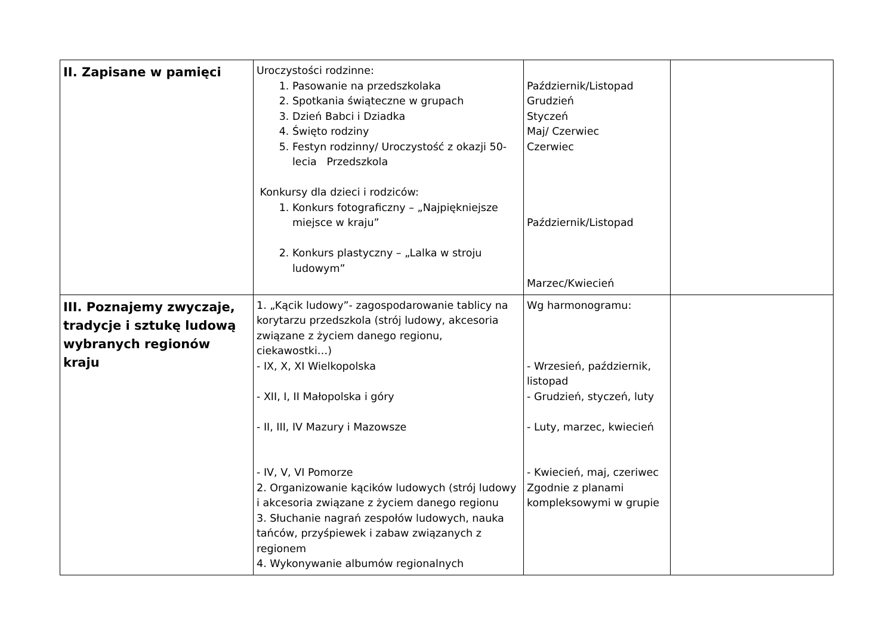| II. Zapisane w pamięci | Uroczystości rodzinne: 1. Pasowanie na przedszkolaka 2. Spotkania świąteczne w grupach 3. Dzień Babci i Dziadka 4. Święto rodziny 5. Festyn rodzinny/ Uroczystość z okazji 50- lecia Przedszkola Konkursy dla dzieci i rodziców: 1. Konkurs fotograficzny – „Najpiękniejsze miejsce w kraju” 2. Konkurs plastyczny – „Lalka w stroju ludowym” | Październik/Listopad Grudzień Styczeń Maj/ Czerwiec Czerwiec Październik/Listopad Marzec/Kwiecień | |
| III. Poznajemy zwyczaje, tradycje i sztukę ludową wybranych regionów kraju | 1. „Kącik ludowy”- zagospodarowanie tablicy na korytarzu przedszkola (strój ludowy, akcesoria związane z życiem danego regionu, ciekawostki…) - IX, X, XI Wielkopolska - XII, I, II Małopolska i góry - II, III, IV Mazury i Mazowsze - IV, V, VI Pomorze 2. Organizowanie kącików ludowych (strój ludowy i akcesoria związane z życiem danego regionu 3. Słuchanie nagrań zespołów ludowych, nauka tańców, przyśpiewek i zabaw związanych z regionem 4. Wykonywanie albumów regionalnych | Wg harmonogramu: - Wrzesień, październik, listopad - Grudzień, styczeń, luty - Luty, marzec, kwiecień - Kwiecień, maj, czeriwec Zgodnie z planami kompleksowymi w grupie | |